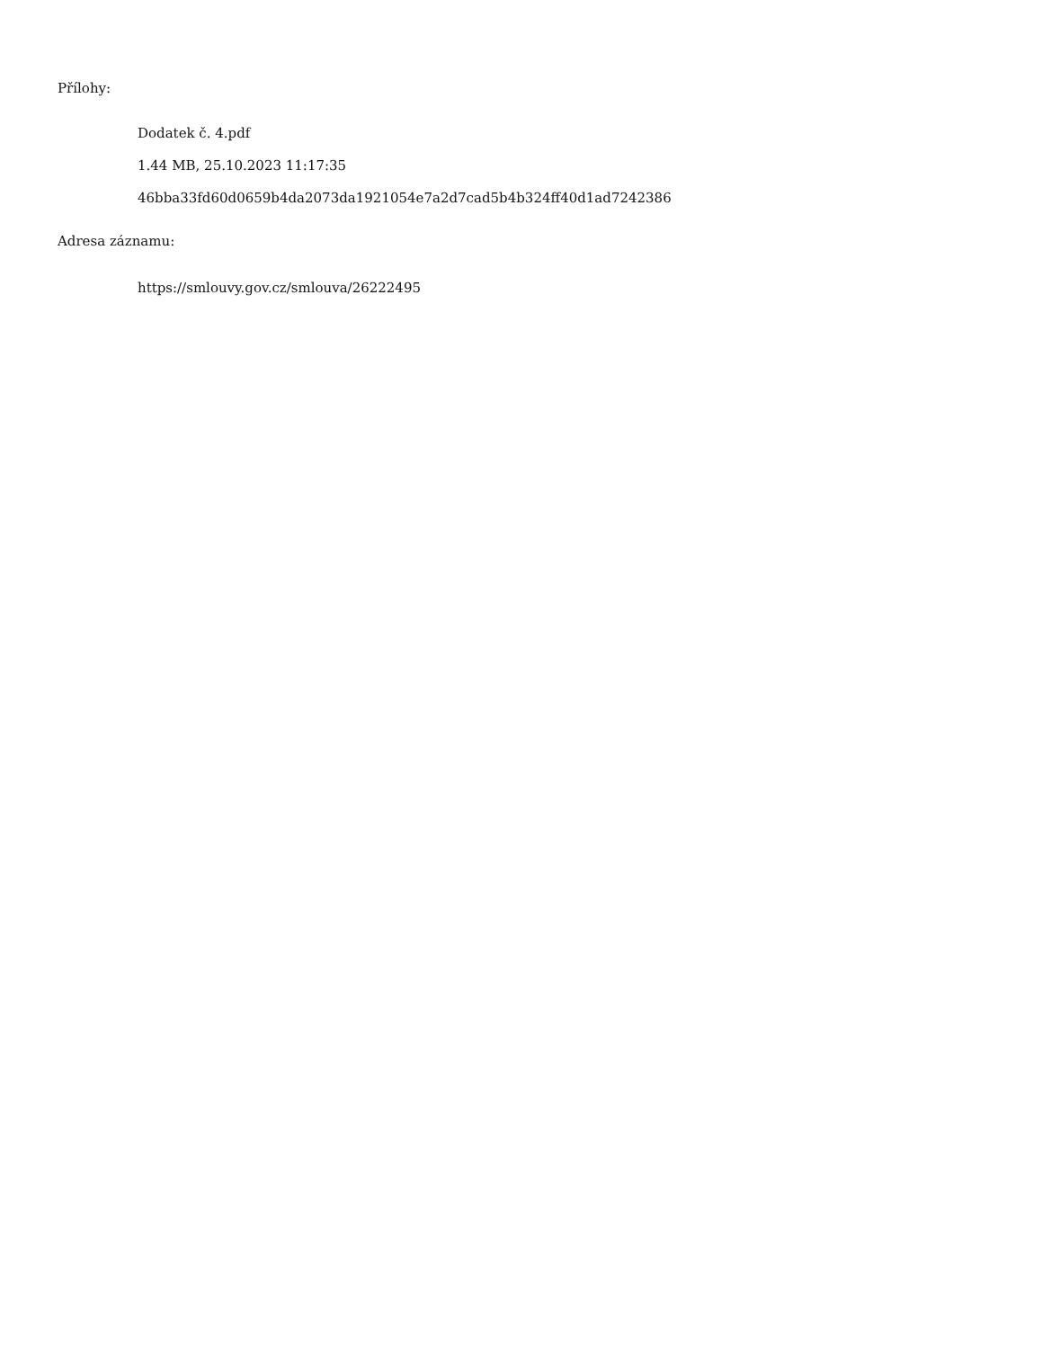Přílohy:
Dodatek č. 4.pdf
1.44 MB, 25.10.2023 11:17:35
46bba33fd60d0659b4da2073da1921054e7a2d7cad5b4b324ff40d1ad7242386
Adresa záznamu:
https://smlouvy.gov.cz/smlouva/26222495